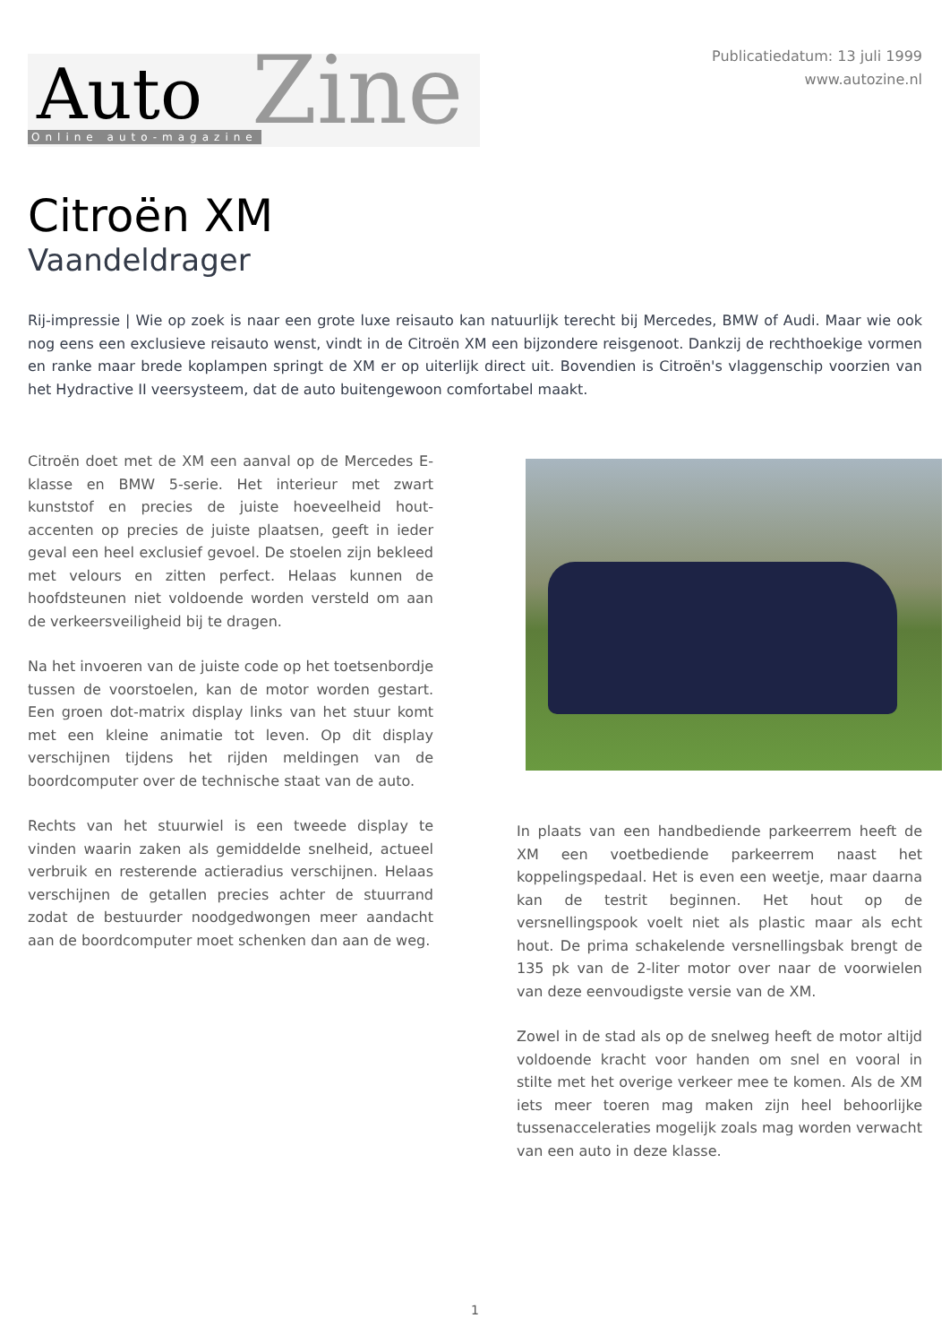Auto Zine Online auto-magazine
Publicatiedatum: 13 juli 1999
www.autozine.nl
Citroën XM
Vaandeldrager
Rij-impressie | Wie op zoek is naar een grote luxe reisauto kan natuurlijk terecht bij Mercedes, BMW of Audi. Maar wie ook nog eens een exclusieve reisauto wenst, vindt in de Citroën XM een bijzondere reisgenoot. Dankzij de rechthoekige vormen en ranke maar brede koplampen springt de XM er op uiterlijk direct uit. Bovendien is Citroën's vlaggenschip voorzien van het Hydractive II veersysteem, dat de auto buitengewoon comfortabel maakt.
Citroën doet met de XM een aanval op de Mercedes E-klasse en BMW 5-serie. Het interieur met zwart kunststof en precies de juiste hoeveelheid hout-accenten op precies de juiste plaatsen, geeft in ieder geval een heel exclusief gevoel. De stoelen zijn bekleed met velours en zitten perfect. Helaas kunnen de hoofdsteunen niet voldoende worden versteld om aan de verkeersveiligheid bij te dragen.
Na het invoeren van de juiste code op het toetsenbordje tussen de voorstoelen, kan de motor worden gestart. Een groen dot-matrix display links van het stuur komt met een kleine animatie tot leven. Op dit display verschijnen tijdens het rijden meldingen van de boordcomputer over de technische staat van de auto.
Rechts van het stuurwiel is een tweede display te vinden waarin zaken als gemiddelde snelheid, actueel verbruik en resterende actieradius verschijnen. Helaas verschijnen de getallen precies achter de stuurrand zodat de bestuurder noodgedwongen meer aandacht aan de boordcomputer moet schenken dan aan de weg.
In plaats van een handbediende parkeerrem heeft de XM een voetbediende parkeerrem naast het koppelingspedaal. Het is even een weetje, maar daarna kan de testrit beginnen. Het hout op de versnellingspook voelt niet als plastic maar als echt hout. De prima schakelende versnellingsbak brengt de 135 pk van de 2-liter motor over naar de voorwielen van deze eenvoudigste versie van de XM.
Zowel in de stad als op de snelweg heeft de motor altijd voldoende kracht voor handen om snel en vooral in stilte met het overige verkeer mee te komen. Als de XM iets meer toeren mag maken zijn heel behoorlijke tussenacceleraties mogelijk zoals mag worden verwacht van een auto in deze klasse.
1